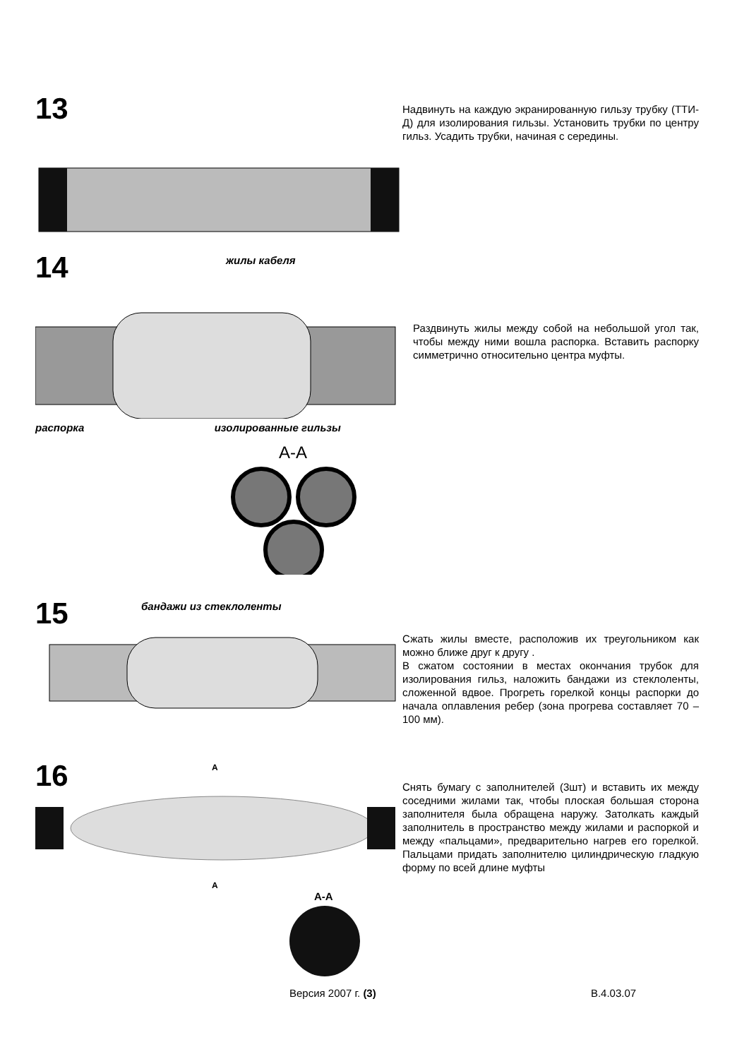13
Надвинуть на каждую экранированную гильзу трубку (ТТИ-Д) для изолирования гильзы. Установить трубки по центру гильз. Усадить трубки, начиная с середины.
14
жилы кабеля
распорка изолированные гильзы
А-А
Раздвинуть жилы между собой на небольшой угол так, чтобы между ними вошла распорка. Вставить распорку симметрично относительно центра муфты.
15
бандажи из стеклоленты
Сжать жилы вместе, расположив их треугольником как можно ближе друг к другу .
В сжатом состоянии в местах окончания трубок для изолирования гильз, наложить бандажи из стеклоленты, сложенной вдвое. Прогреть горелкой концы распорки до начала оплавления ребер (зона прогрева составляет 70 – 100 мм).
16
А
А
А-А
Снять бумагу с заполнителей (3шт) и вставить их между соседними жилами так, чтобы плоская большая сторона заполнителя была обращена наружу. Затолкать каждый заполнитель в пространство между жилами и распоркой и между «пальцами», предварительно нагрев его горелкой. Пальцами придать заполнителю цилиндрическую гладкую форму по всей длине муфты
Версия 2007 г. (3) В.4.03.07